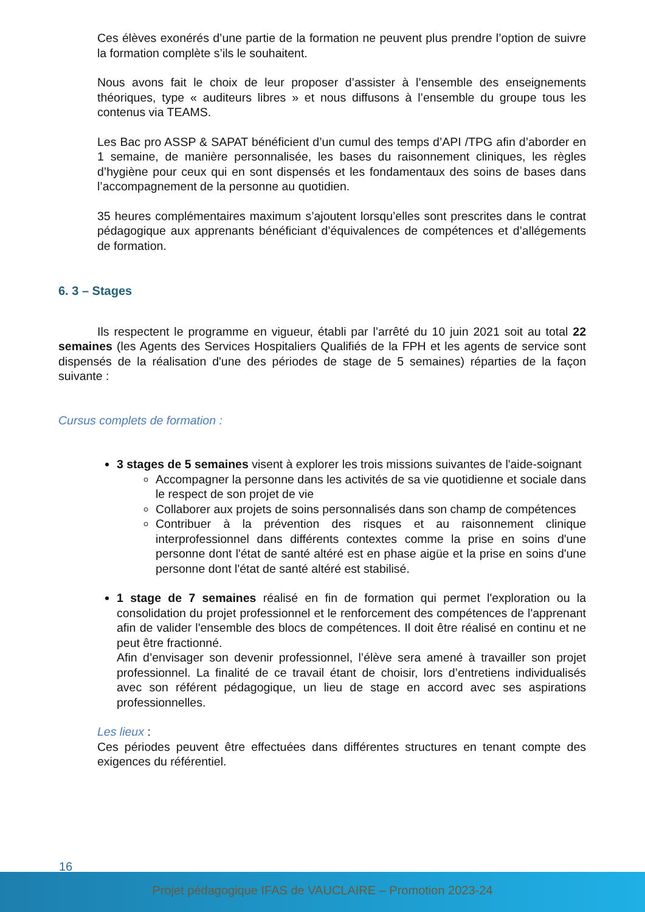Ces élèves exonérés d’une partie de la formation ne peuvent plus prendre l’option de suivre la formation complète s’ils le souhaitent.
Nous avons fait le choix de leur proposer d’assister à l’ensemble des enseignements théoriques, type « auditeurs libres » et nous diffusons à l’ensemble du groupe tous les contenus via TEAMS.
Les Bac pro ASSP & SAPAT bénéficient d’un cumul des temps d’API /TPG afin d’aborder en 1 semaine, de manière personnalisée, les bases du raisonnement cliniques, les règles d’hygiène pour ceux qui en sont dispensés et les fondamentaux des soins de bases dans l’accompagnement de la personne au quotidien.
35 heures complémentaires maximum s’ajoutent lorsqu’elles sont prescrites dans le contrat pédagogique aux apprenants bénéficiant d’équivalences de compétences et d’allégements de formation.
6. 3 – Stages
Ils respectent le programme en vigueur, établi par l’arrêté du 10 juin 2021 soit au total 22 semaines (les Agents des Services Hospitaliers Qualifiés de la FPH et les agents de service sont dispensés de la réalisation d'une des périodes de stage de 5 semaines) réparties de la façon suivante :
Cursus complets de formation :
3 stages de 5 semaines visent à explorer les trois missions suivantes de l'aide-soignant
Accompagner la personne dans les activités de sa vie quotidienne et sociale dans le respect de son projet de vie
Collaborer aux projets de soins personnalisés dans son champ de compétences
Contribuer à la prévention des risques et au raisonnement clinique interprofessionnel dans différents contextes comme la prise en soins d'une personne dont l'état de santé altéré est en phase aigüe et la prise en soins d'une personne dont l'état de santé altéré est stabilisé.
1 stage de 7 semaines réalisé en fin de formation qui permet l'exploration ou la consolidation du projet professionnel et le renforcement des compétences de l'apprenant afin de valider l'ensemble des blocs de compétences. Il doit être réalisé en continu et ne peut être fractionné.
Afin d’envisager son devenir professionnel, l’élève sera amené à travailler son projet professionnel. La finalité de ce travail étant de choisir, lors d’entretiens individualisés avec son référent pédagogique, un lieu de stage en accord avec ses aspirations professionnelles.
Les lieux :
Ces périodes peuvent être effectuées dans différentes structures en tenant compte des exigences du référentiel.
16
Projet pédagogique IFAS de VAUCLAIRE – Promotion 2023-24